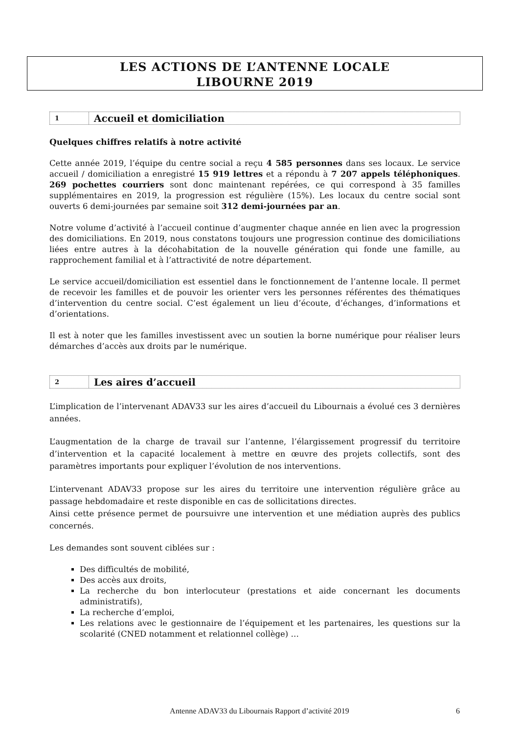LES ACTIONS DE L’ANTENNE LOCALE
LIBOURNE 2019
1
Accueil et domiciliation
Quelques chiffres relatifs à notre activité
Cette année 2019, l’équipe du centre social a reçu 4 585 personnes dans ses locaux. Le service accueil / domiciliation a enregistré 15 919 lettres et a répondu à 7 207 appels téléphoniques. 269 pochettes courriers sont donc maintenant repérées, ce qui correspond à 35 familles supplémentaires en 2019, la progression est régulière (15%). Les locaux du centre social sont ouverts 6 demi-journées par semaine soit 312 demi-journées par an.
Notre volume d’activité à l’accueil continue d’augmenter chaque année en lien avec la progression des domiciliations. En 2019, nous constatons toujours une progression continue des domiciliations liées entre autres à la décohabitation de la nouvelle génération qui fonde une famille, au rapprochement familial et à l’attractivité de notre département.
Le service accueil/domiciliation est essentiel dans le fonctionnement de l’antenne locale. Il permet de recevoir les familles et de pouvoir les orienter vers les personnes référentes des thématiques d’intervention du centre social. C’est également un lieu d’écoute, d’échanges, d’informations et d’orientations.
Il est à noter que les familles investissent avec un soutien la borne numérique pour réaliser leurs démarches d’accès aux droits par le numérique.
2
Les aires d’accueil
L’implication de l’intervenant ADAV33 sur les aires d’accueil du Libournais a évolué ces 3 dernières années.
L’augmentation de la charge de travail sur l’antenne, l’élargissement progressif du territoire d’intervention et la capacité localement à mettre en œuvre des projets collectifs, sont des paramètres importants pour expliquer l’évolution de nos interventions.
L’intervenant ADAV33 propose sur les aires du territoire une intervention régulière grâce au passage hebdomadaire et reste disponible en cas de sollicitations directes.
Ainsi cette présence permet de poursuivre une intervention et une médiation auprès des publics concernés.
Les demandes sont souvent ciblées sur :
Des difficultés de mobilité,
Des accès aux droits,
La recherche du bon interlocuteur (prestations et aide concernant les documents administratifs),
La recherche d’emploi,
Les relations avec le gestionnaire de l’équipement et les partenaires, les questions sur la scolarité (CNED notamment et relationnel collège) …
Antenne ADAV33 du Libournais Rapport d’activité 2019 6